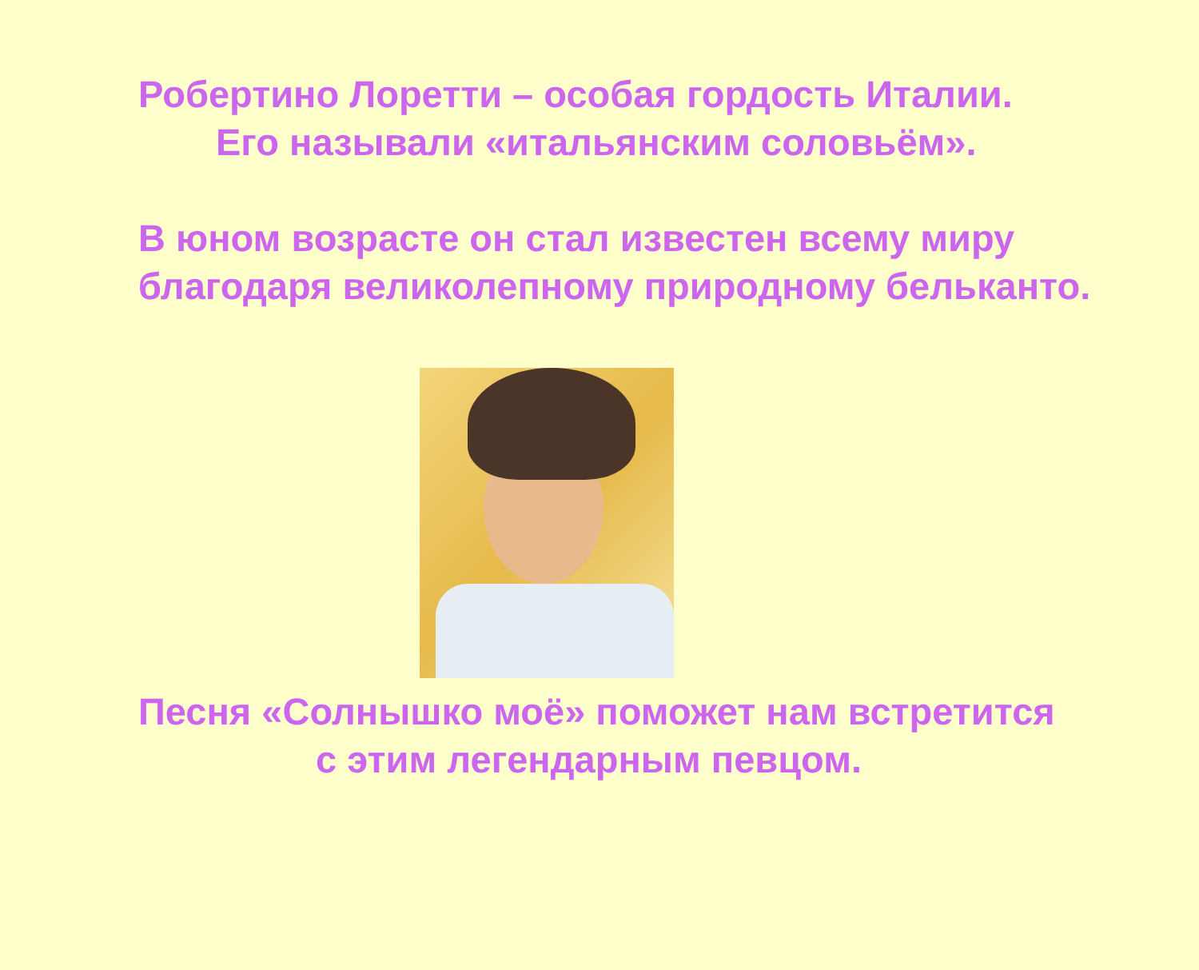Робертино Лоретти – особая гордость Италии.
Его называли «итальянским соловьём».
В юном возрасте он стал известен всему миру
благодаря великолепному природному бельканто.
Песня «Солнышко моё» поможет нам встретится
с этим легендарным певцом.